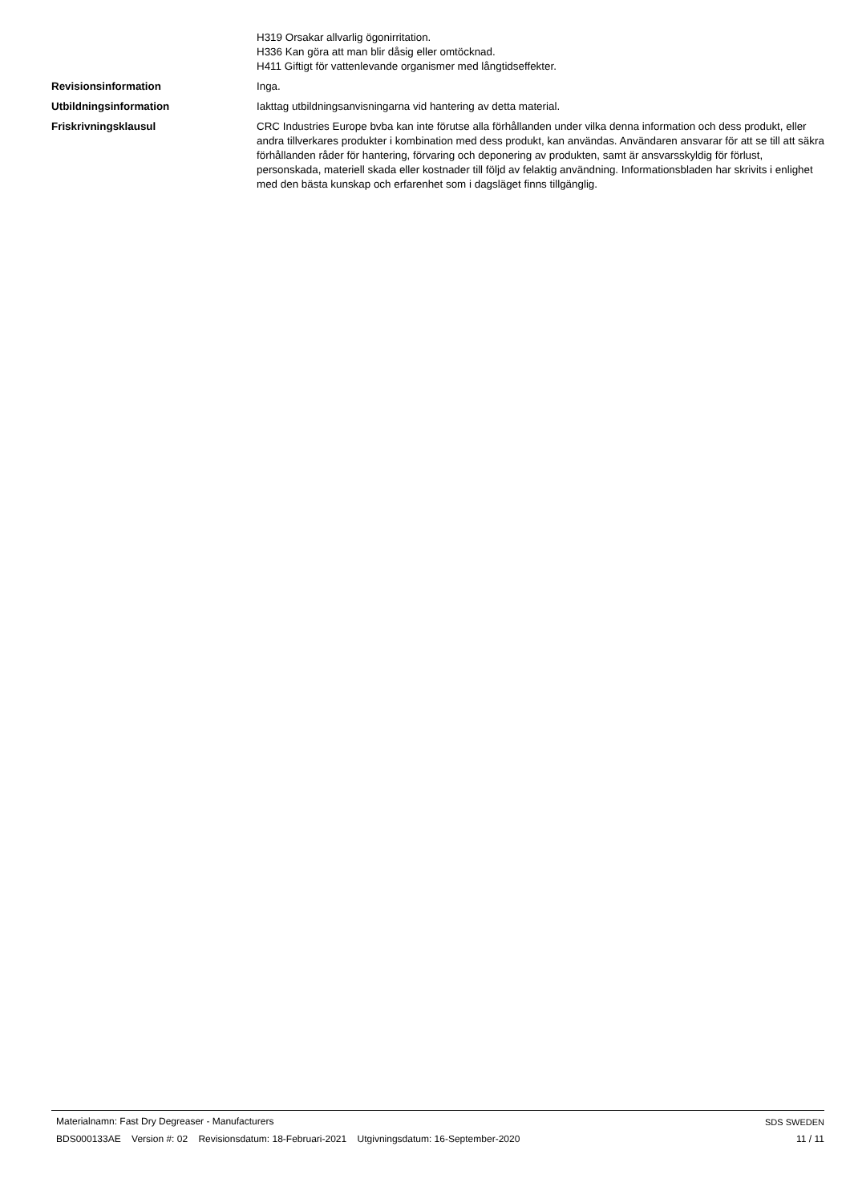H319 Orsakar allvarlig ögonirritation.
H336 Kan göra att man blir dåsig eller omtöcknad.
H411 Giftigt för vattenlevande organismer med långtidseffekter.
Revisionsinformation Inga.
Utbildningsinformation Iakttag utbildningsanvisningarna vid hantering av detta material.
Friskrivningsklausul CRC Industries Europe bvba kan inte förutse alla förhållanden under vilka denna information och dess produkt, eller andra tillverkares produkter i kombination med dess produkt, kan användas. Användaren ansvarar för att se till att säkra förhållanden råder för hantering, förvaring och deponering av produkten, samt är ansvarsskyldig för förlust, personskada, materiell skada eller kostnader till följd av felaktig användning. Informationsbladen har skrivits i enlighet med den bästa kunskap och erfarenhet som i dagsläget finns tillgänglig.
Materialnamn: Fast Dry Degreaser - Manufacturers
BDS000133AE Version #: 02 Revisionsdatum: 18-Februari-2021 Utgivningsdatum: 16-September-2020
SDS SWEDEN
11 / 11